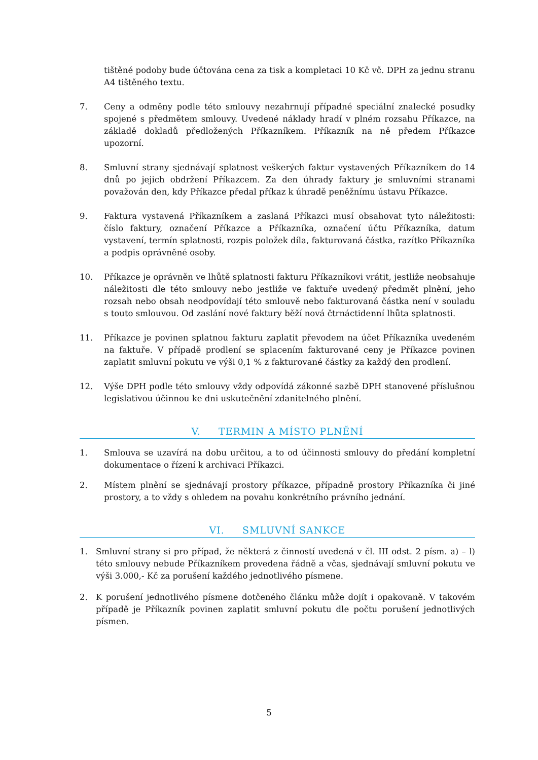tištěné podoby bude účtována cena za tisk a kompletaci 10 Kč vč. DPH za jednu stranu A4 tištěného textu.
7. Ceny a odměny podle této smlouvy nezahrnují případné speciální znalecké posudky spojené s předmětem smlouvy. Uvedené náklady hradí v plném rozsahu Příkazce, na základě dokladů předložených Příkazníkem. Příkazník na ně předem Příkazce upozorní.
8. Smluvní strany sjednávají splatnost veškerých faktur vystavených Příkazníkem do 14 dnů po jejich obdržení Příkazcem. Za den úhrady faktury je smluvními stranami považován den, kdy Příkazce předal příkaz k úhradě peněžnímu ústavu Příkazce.
9. Faktura vystavená Příkazníkem a zaslaná Příkazci musí obsahovat tyto náležitosti: číslo faktury, označení Příkazce a Příkazníka, označení účtu Příkazníka, datum vystavení, termín splatnosti, rozpis položek díla, fakturovaná částka, razítko Příkazníka a podpis oprávněné osoby.
10. Příkazce je oprávněn ve lhůtě splatnosti fakturu Příkazníkovi vrátit, jestliže neobsahuje náležitosti dle této smlouvy nebo jestliže ve faktuře uvedený předmět plnění, jeho rozsah nebo obsah neodpovídají této smlouvě nebo fakturovaná částka není v souladu s touto smlouvou. Od zaslání nové faktury běží nová čtrnáctidenní lhůta splatnosti.
11. Příkazce je povinen splatnou fakturu zaplatit převodem na účet Příkazníka uvedeném na faktuře. V případě prodlení se splacením fakturované ceny je Příkazce povinen zaplatit smluvní pokutu ve výši 0,1 % z fakturované částky za každý den prodlení.
12. Výše DPH podle této smlouvy vždy odpovídá zákonné sazbě DPH stanovené příslušnou legislativou účinnou ke dni uskutečnění zdanitelného plnění.
V. TERMIN A MÍSTO PLNĚNÍ
1. Smlouva se uzavírá na dobu určitou, a to od účinnosti smlouvy do předání kompletní dokumentace o řízení k archivaci Příkazci.
2. Místem plnění se sjednávají prostory příkazce, případně prostory Příkazníka či jiné prostory, a to vždy s ohledem na povahu konkrétního právního jednání.
VI. SMLUVNÍ SANKCE
1. Smluvní strany si pro případ, že některá z činností uvedená v čl. III odst. 2 písm. a) – l) této smlouvy nebude Příkazníkem provedena řádně a včas, sjednávají smluvní pokutu ve výši 3.000,- Kč za porušení každého jednotlivého písmene.
2. K porušení jednotlivého písmene dotčeného článku může dojít i opakovaně. V takovém případě je Příkazník povinen zaplatit smluvní pokutu dle počtu porušení jednotlivých písmen.
5